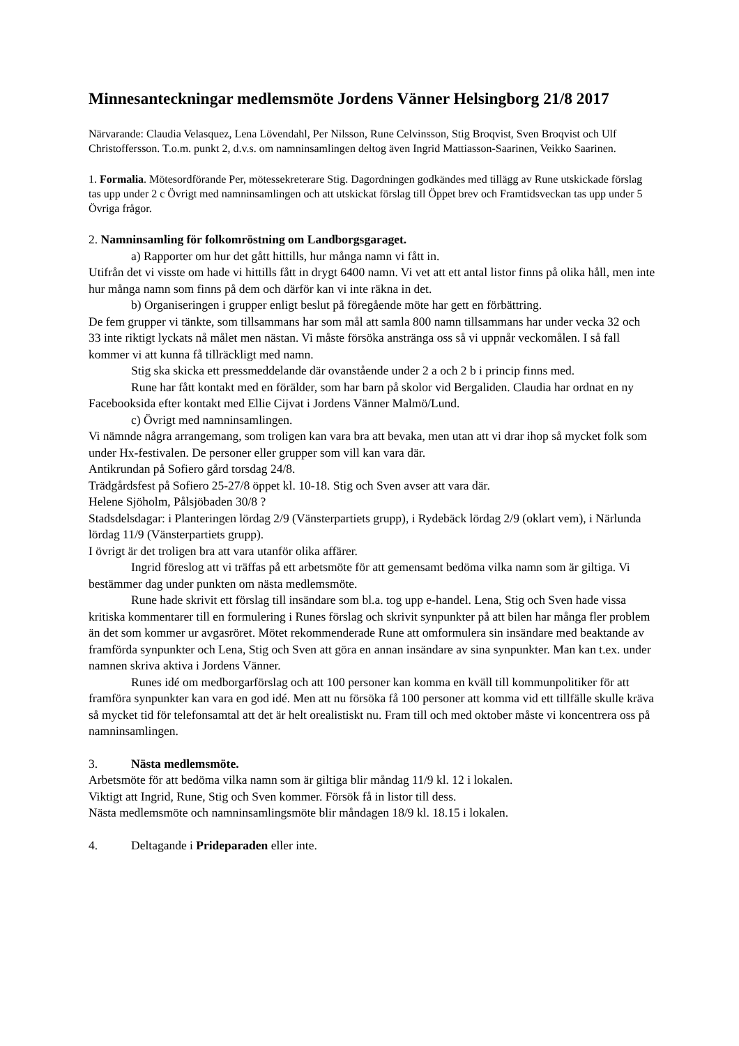Minnesanteckningar medlemsmöte Jordens Vänner Helsingborg 21/8 2017
Närvarande: Claudia Velasquez, Lena Lövendahl, Per Nilsson, Rune Celvinsson, Stig Broqvist, Sven Broqvist och Ulf Christoffersson. T.o.m. punkt 2, d.v.s. om namninsamlingen deltog även Ingrid Mattiasson-Saarinen, Veikko Saarinen.
1. Formalia. Mötesordförande Per, mötessekreterare Stig. Dagordningen godkändes med tillägg av Rune utskickade förslag tas upp under 2 c Övrigt med namninsamlingen och att utskickat förslag till Öppet brev och Framtidsveckan tas upp under 5 Övriga frågor.
2. Namninsamling för folkomröstning om Landborgsgaraget.
a) Rapporter om hur det gått hittills, hur många namn vi fått in.
Utifrån det vi visste om hade vi hittills fått in drygt 6400 namn. Vi vet att ett antal listor finns på olika håll, men inte hur många namn som finns på dem och därför kan vi inte räkna in det.
b) Organiseringen i grupper enligt beslut på föregående möte har gett en förbättring.
De fem grupper vi tänkte, som tillsammans har som mål att samla 800 namn tillsammans har under vecka 32 och 33 inte riktigt lyckats nå målet men nästan. Vi måste försöka anstränga oss så vi uppnår veckomålen. I så fall kommer vi att kunna få tillräckligt med namn.
Stig ska skicka ett pressmeddelande där ovanstående under 2 a och 2 b i princip finns med.
Rune har fått kontakt med en förälder, som har barn på skolor vid Bergaliden. Claudia har ordnat en ny Facebooksida efter kontakt med Ellie Cijvat i Jordens Vänner Malmö/Lund.
c) Övrigt med namninsamlingen.
Vi nämnde några arrangemang, som troligen kan vara bra att bevaka, men utan att vi drar ihop så mycket folk som under Hx-festivalen. De personer eller grupper som vill kan vara där.
Antikrundan på Sofiero gård torsdag 24/8.
Trädgårdsfest på Sofiero 25-27/8 öppet kl. 10-18. Stig och Sven avser att vara där.
Helene Sjöholm, Pålsjöbaden 30/8 ?
Stadsdelsdagar: i Planteringen lördag 2/9 (Vänsterpartiets grupp), i Rydebäck lördag 2/9 (oklart vem), i Närlunda lördag 11/9 (Vänsterpartiets grupp).
I övrigt är det troligen bra att vara utanför olika affärer.
Ingrid föreslog att vi träffas på ett arbetsmöte för att gemensamt bedöma vilka namn som är giltiga. Vi bestämmer dag under punkten om nästa medlemsmöte.
Rune hade skrivit ett förslag till insändare som bl.a. tog upp e-handel. Lena, Stig och Sven hade vissa kritiska kommentarer till en formulering i Runes förslag och skrivit synpunkter på att bilen har många fler problem än det som kommer ur avgasröret. Mötet rekommenderade Rune att omformulera sin insändare med beaktande av framförda synpunkter och Lena, Stig och Sven att göra en annan insändare av sina synpunkter. Man kan t.ex. under namnen skriva aktiva i Jordens Vänner.
Runes idé om medborgarförslag och att 100 personer kan komma en kväll till kommunpolitiker för att framföra synpunkter kan vara en god idé. Men att nu försöka få 100 personer att komma vid ett tillfälle skulle kräva så mycket tid för telefonsamtal att det är helt orealistiskt nu. Fram till och med oktober måste vi koncentrera oss på namninsamlingen.
3. Nästa medlemsmöte.
Arbetsmöte för att bedöma vilka namn som är giltiga blir måndag 11/9 kl. 12 i lokalen.
Viktigt att Ingrid, Rune, Stig och Sven kommer. Försök få in listor till dess.
Nästa medlemsmöte och namninsamlingsmöte blir måndagen 18/9 kl. 18.15 i lokalen.
4. Deltagande i Prideparaden eller inte.